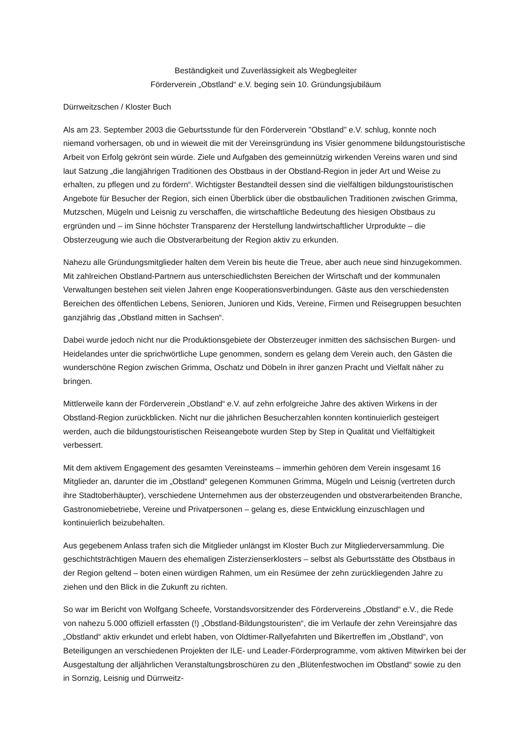Beständigkeit und Zuverlässigkeit als Wegbegleiter
Förderverein „Obstland“ e.V. beging sein 10. Gründungsjubiläum
Dürrweitzschen / Kloster Buch
Als am 23. September 2003 die Geburtsstunde für den Förderverein "Obstland" e.V. schlug, konnte noch niemand vorhersagen, ob und in wieweit die mit der Vereinsgründung ins Visier genommene bildungstouristische Arbeit von Erfolg gekrönt sein würde. Ziele und Aufgaben des gemeinnützig wirkenden Vereins waren und sind laut Satzung „die langjährigen Traditionen des Obstbaus in der Obstland-Region in jeder Art und Weise zu erhalten, zu pflegen und zu fördern“. Wichtigster Bestandteil dessen sind die vielfältigen bildungstouristischen Angebote für Besucher der Region, sich einen Überblick über die obstbaulichen Traditionen zwischen Grimma, Mutzschen, Mügeln und Leisnig zu verschaffen, die wirtschaftliche Bedeutung des hiesigen Obstbaus zu ergründen und – im Sinne höchster Transparenz der Herstellung landwirtschaftlicher Urprodukte – die Obsterzeugung wie auch die Obstverarbeitung der Region aktiv zu erkunden.
Nahezu alle Gründungsmitglieder halten dem Verein bis heute die Treue, aber auch neue sind hinzugekommen. Mit zahlreichen Obstland-Partnern aus unterschiedlichsten Bereichen der Wirtschaft und der kommunalen Verwaltungen bestehen seit vielen Jahren enge Kooperationsverbindungen. Gäste aus den verschiedensten Bereichen des öffentlichen Lebens, Senioren, Junioren und Kids, Vereine, Firmen und Reisegruppen besuchten ganzjährig das „Obstland mitten in Sachsen“.
Dabei wurde jedoch nicht nur die Produktionsgebiete der Obsterzeuger inmitten des sächsischen Burgen- und Heidelandes unter die sprichwörtliche Lupe genommen, sondern es gelang dem Verein auch, den Gästen die wunderschöne Region zwischen Grimma, Oschatz und Döbeln in ihrer ganzen Pracht und Vielfalt näher zu bringen.
Mittlerweile kann der Förderverein „Obstland“ e.V. auf zehn erfolgreiche Jahre des aktiven Wirkens in der Obstland-Region zurückblicken. Nicht nur die jährlichen Besucherzahlen konnten kontinuierlich gesteigert werden, auch die bildungstouristischen Reiseangebote wurden Step by Step in Qualität und Vielfältigkeit verbessert.
Mit dem aktivem Engagement des gesamten Vereinsteams – immerhin gehören dem Verein insgesamt 16 Mitglieder an, darunter die im „Obstland“ gelegenen Kommunen Grimma, Mügeln und Leisnig (vertreten durch ihre Stadtoberhäupter), verschiedene Unternehmen aus der obsterzeugenden und obstverarbeitenden Branche, Gastronomiebetriebe, Vereine und Privatpersonen – gelang es, diese Entwicklung einzuschlagen und kontinuierlich beizubehalten.
Aus gegebenem Anlass trafen sich die Mitglieder unlängst im Kloster Buch zur Mitgliederversammlung. Die geschichtsträchtigen Mauern des ehemaligen Zisterzienserklosters – selbst als Geburtsstätte des Obstbaus in der Region geltend – boten einen würdigen Rahmen, um ein Resümee der zehn zurückliegenden Jahre zu ziehen und den Blick in die Zukunft zu richten.
So war im Bericht von Wolfgang Scheefe, Vorstandsvorsitzender des Fördervereins „Obstland“ e.V., die Rede von nahezu 5.000 offiziell erfassten (!) „Obstland-Bildungstouristen“, die im Verlaufe der zehn Vereinsjahre das „Obstland“ aktiv erkundet und erlebt haben, von Oldtimer-Rallyefahrten und Bikertreffen im „Obstland“, von Beteiligungen an verschiedenen Projekten der ILE- und Leader-Förderprogramme, vom aktiven Mitwirken bei der Ausgestaltung der alljährlichen Veranstaltungsbroschüren zu den „Blütenfestwochen im Obstland“ sowie zu den in Sornzig, Leisnig und Dürrweitz-